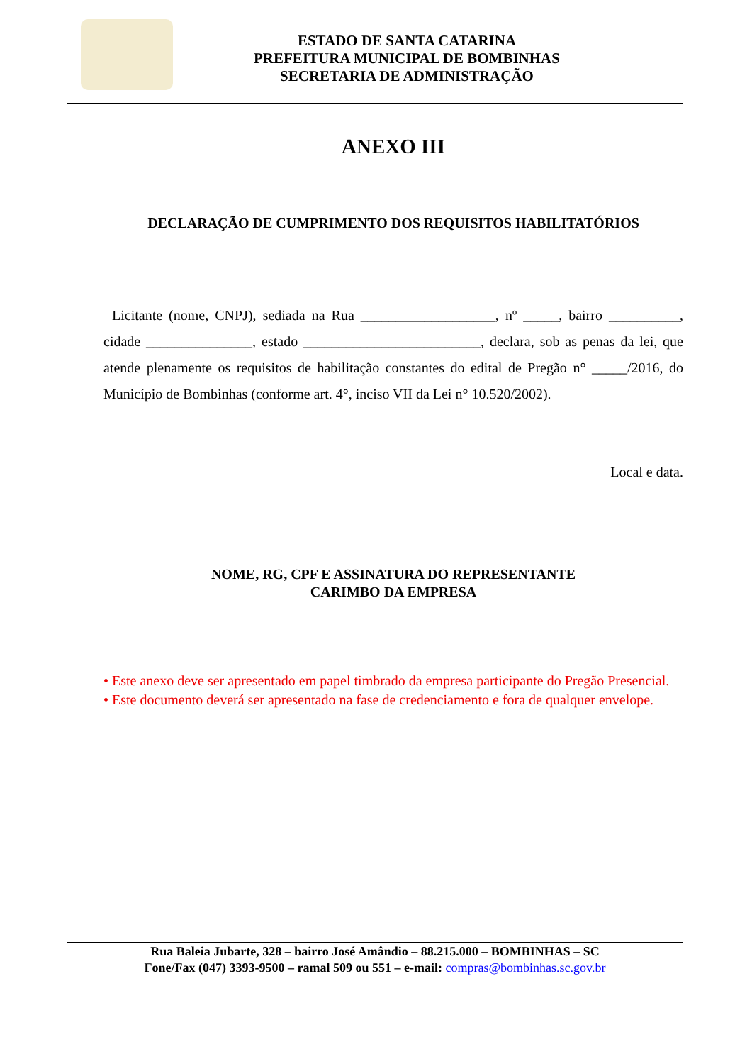ESTADO DE SANTA CATARINA
PREFEITURA MUNICIPAL DE BOMBINHAS
SECRETARIA DE ADMINISTRAÇÃO
ANEXO III
DECLARAÇÃO DE CUMPRIMENTO DOS REQUISITOS HABILITATÓRIOS
Licitante (nome, CNPJ), sediada na Rua ___________________, nº _____, bairro __________, cidade _______________, estado _________________________, declara, sob as penas da lei, que atende plenamente os requisitos de habilitação constantes do edital de Pregão n° _____/2016, do Município de Bombinhas (conforme art. 4°, inciso VII da Lei n° 10.520/2002).
Local e data.
NOME, RG, CPF E ASSINATURA DO REPRESENTANTE
CARIMBO DA EMPRESA
• Este anexo deve ser apresentado em papel timbrado da empresa participante do Pregão Presencial.
• Este documento deverá ser apresentado na fase de credenciamento e fora de qualquer envelope.
Rua Baleia Jubarte, 328 – bairro José Amândio – 88.215.000 – BOMBINHAS – SC
Fone/Fax (047) 3393-9500 – ramal 509 ou 551 – e-mail: compras@bombinhas.sc.gov.br